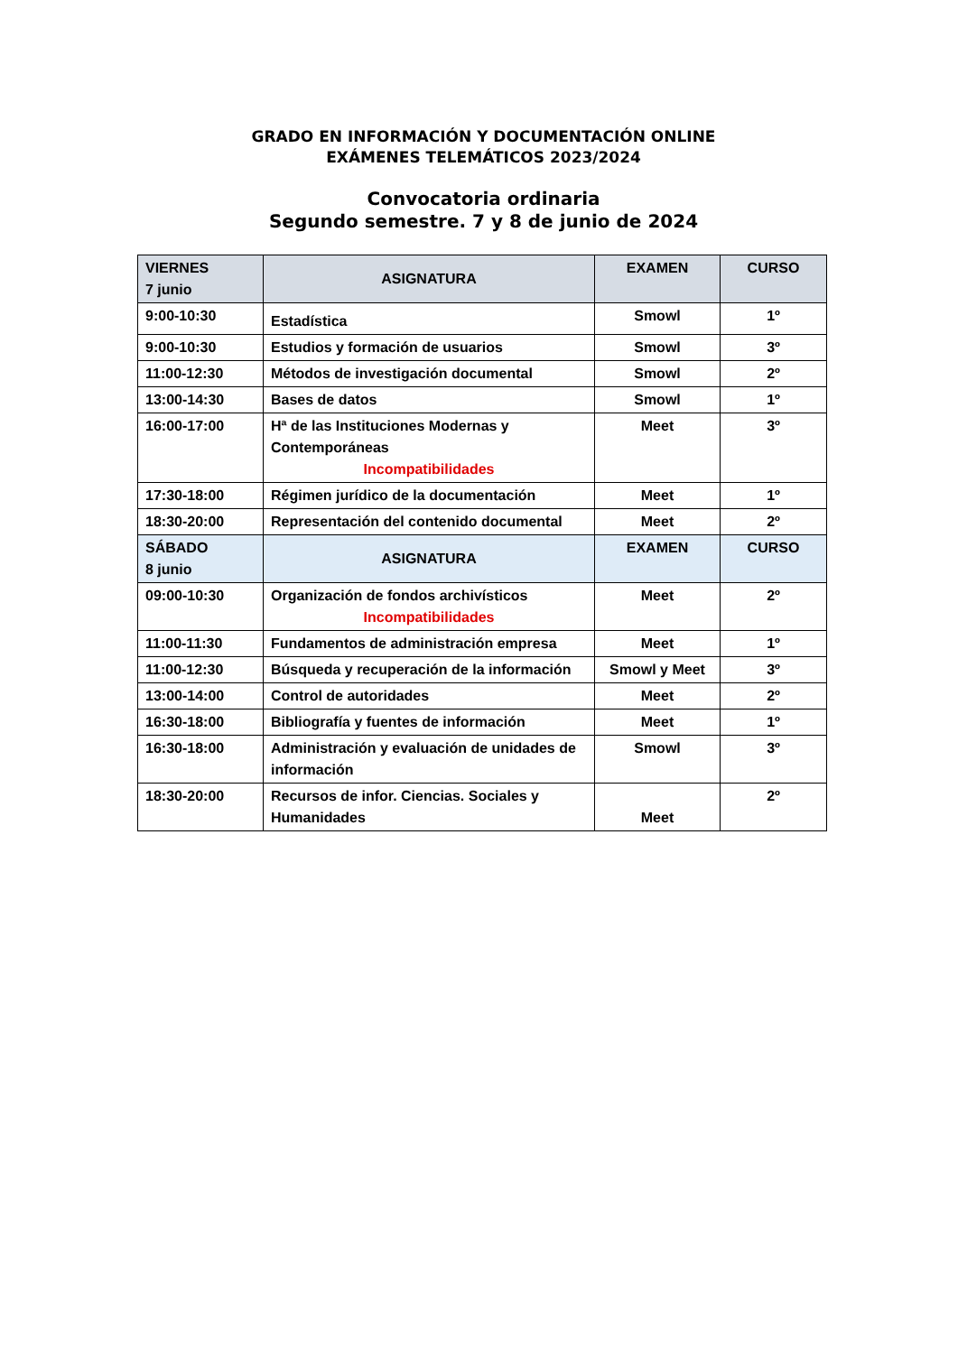GRADO EN INFORMACIÓN Y DOCUMENTACIÓN ONLINE
EXÁMENES TELEMÁTICOS 2023/2024
Convocatoria ordinaria
Segundo semestre. 7 y 8 de junio de 2024
| VIERNES 7 junio | ASIGNATURA | EXAMEN | CURSO |
| --- | --- | --- | --- |
| 9:00-10:30 | Estadística | Smowl | 1º |
| 9:00-10:30 | Estudios y formación de usuarios | Smowl | 3º |
| 11:00-12:30 | Métodos de investigación documental | Smowl | 2º |
| 13:00-14:30 | Bases de datos | Smowl | 1º |
| 16:00-17:00 | Hª de las Instituciones Modernas y Contemporáneas Incompatibilidades | Meet | 3º |
| 17:30-18:00 | Régimen jurídico de la documentación | Meet | 1º |
| 18:30-20:00 | Representación del contenido documental | Meet | 2º |
| SÁBADO 8 junio | ASIGNATURA | EXAMEN | CURSO |
| 09:00-10:30 | Organización de fondos archivísticos Incompatibilidades | Meet | 2º |
| 11:00-11:30 | Fundamentos de administración empresa | Meet | 1º |
| 11:00-12:30 | Búsqueda y recuperación de la información | Smowl y Meet | 3º |
| 13:00-14:00 | Control de autoridades | Meet | 2º |
| 16:30-18:00 | Bibliografía y fuentes de información | Meet | 1º |
| 16:30-18:00 | Administración y evaluación de unidades de información | Smowl | 3º |
| 18:30-20:00 | Recursos de infor. Ciencias. Sociales y Humanidades | Meet | 2º |